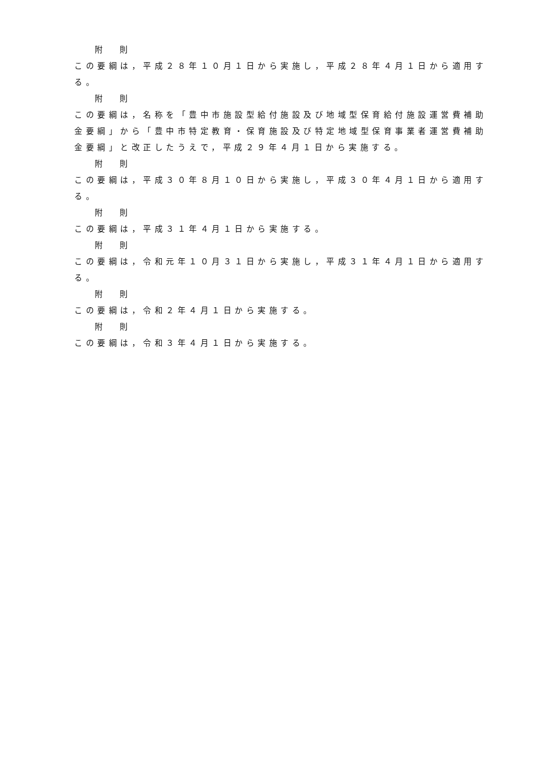附 則
この要綱は，平成２８年１０月１日から実施し，平成２８年４月１日から適用する。
附 則
この要綱は，名称を「豊中市施設型給付施設及び地域型保育給付施設運営費補助金要綱」から「豊中市特定教育・保育施設及び特定地域型保育事業者運営費補助金要綱」と改正したうえで，平成２９年４月１日から実施する。
附 則
この要綱は，平成３０年８月１０日から実施し，平成３０年４月１日から適用する。
附 則
この要綱は，平成３１年４月１日から実施する。
附 則
この要綱は，令和元年１０月３１日から実施し，平成３１年４月１日から適用する。
附 則
この要綱は，令和２年４月１日から実施する。
附 則
この要綱は，令和３年４月１日から実施する。